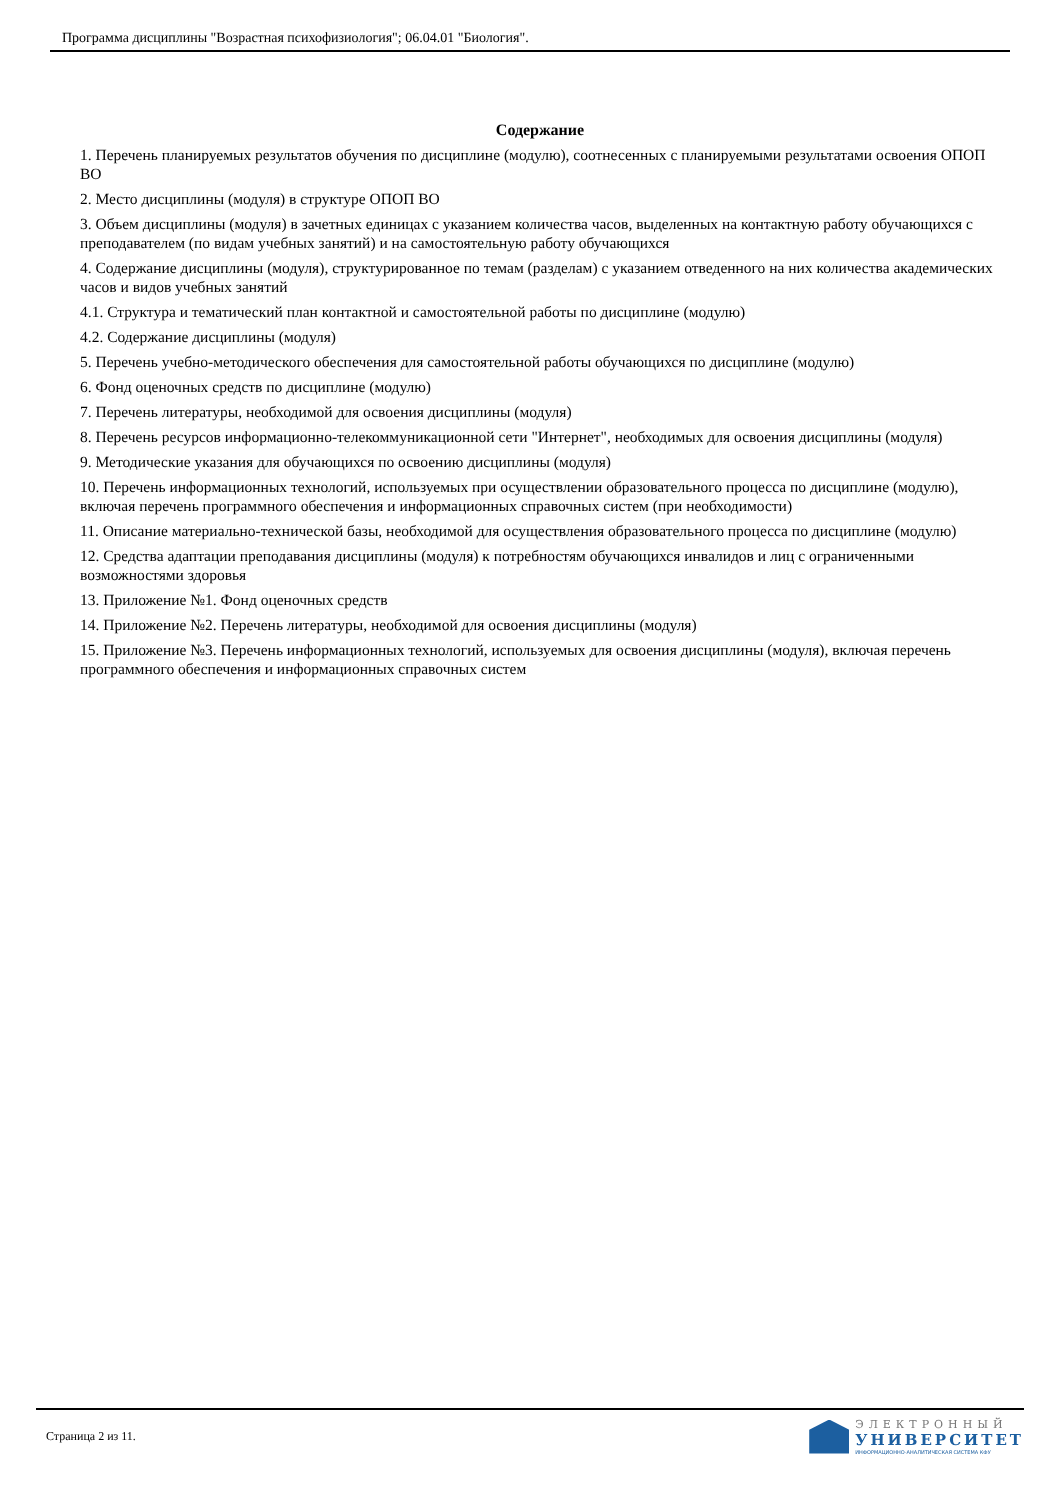Программа дисциплины "Возрастная психофизиология"; 06.04.01 "Биология".
Содержание
1. Перечень планируемых результатов обучения по дисциплине (модулю), соотнесенных с планируемыми результатами освоения ОПОП ВО
2. Место дисциплины (модуля) в структуре ОПОП ВО
3. Объем дисциплины (модуля) в зачетных единицах с указанием количества часов, выделенных на контактную работу обучающихся с преподавателем (по видам учебных занятий) и на самостоятельную работу обучающихся
4. Содержание дисциплины (модуля), структурированное по темам (разделам) с указанием отведенного на них количества академических часов и видов учебных занятий
4.1. Структура и тематический план контактной и самостоятельной работы по дисциплине (модулю)
4.2. Содержание дисциплины (модуля)
5. Перечень учебно-методического обеспечения для самостоятельной работы обучающихся по дисциплине (модулю)
6. Фонд оценочных средств по дисциплине (модулю)
7. Перечень литературы, необходимой для освоения дисциплины (модуля)
8. Перечень ресурсов информационно-телекоммуникационной сети "Интернет", необходимых для освоения дисциплины (модуля)
9. Методические указания для обучающихся по освоению дисциплины (модуля)
10. Перечень информационных технологий, используемых при осуществлении образовательного процесса по дисциплине (модулю), включая перечень программного обеспечения и информационных справочных систем (при необходимости)
11. Описание материально-технической базы, необходимой для осуществления образовательного процесса по дисциплине (модулю)
12. Средства адаптации преподавания дисциплины (модуля) к потребностям обучающихся инвалидов и лиц с ограниченными возможностями здоровья
13. Приложение №1. Фонд оценочных средств
14. Приложение №2. Перечень литературы, необходимой для освоения дисциплины (модуля)
15. Приложение №3. Перечень информационных технологий, используемых для освоения дисциплины (модуля), включая перечень программного обеспечения и информационных справочных систем
Страница 2 из 11.
ЭЛЕКТРОННЫЙ
УНИВЕРСИТЕТ
ИНФОРМАЦИОННО-АНАЛИТИЧЕСКАЯ СИСТЕМА КФУ